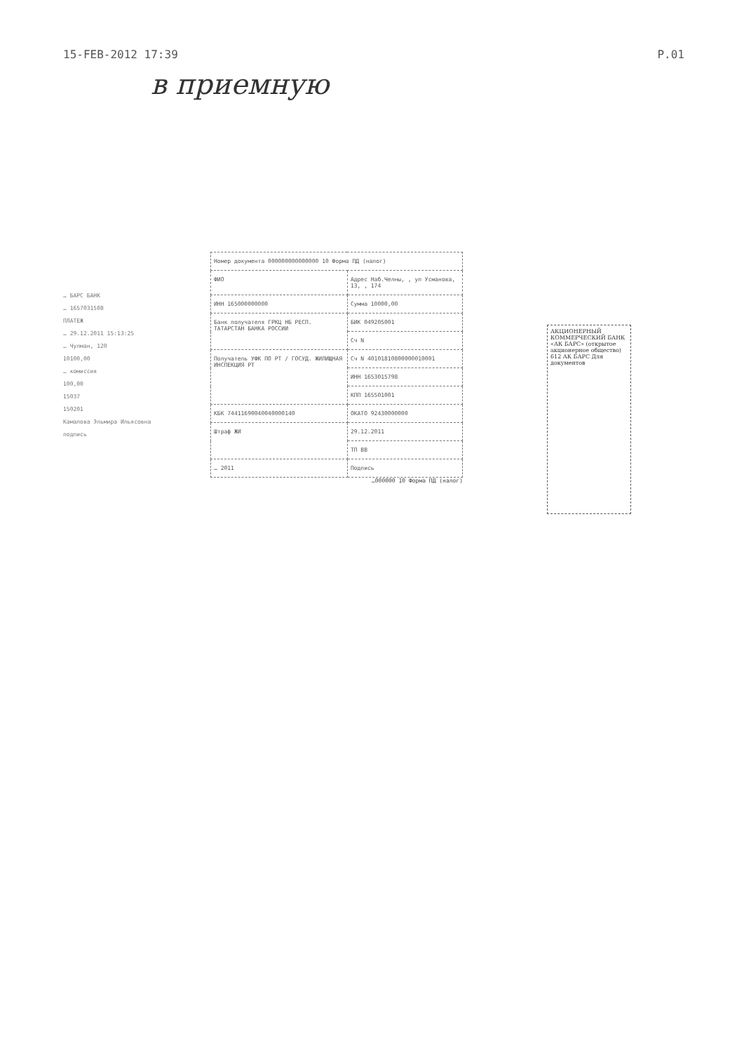15-FEB-2012 17:39 P.01
в приемную
… БАРС БАНК
… 1657031508
ПЛАТЕЖ
… 29.12.2011 15:13:25
… Чулман, 120
10100,00
… комиссия
100,00
15037
150201
Камалова Эльмира Ильясовна
подпись
| Номер документа 000000000000000 10 Форма ПД (налог) | |
| ФИО | Адрес Наб.Челны, , ул Усманова, 13, , 174 |
| ИНН 165000000000 | Сумма 10000,00 |
| Банк получателя ГРКЦ НБ РЕСП. ТАТАРСТАН БАНКА РОССИИ | БИК 049205001 |
| | Сч N |
| Получатель УФК ПО РТ / ГОСУД. ЖИЛИЩНАЯ ИНСПЕКЦИЯ РТ | Сч N 40101810800000010001 |
| | ИНН 1653015798 |
| | КПП 165501001 |
| КБК 74411690040040000140 | ОКАТО 92430000000 |
| Штраф ЖИ | 29.12.2011 |
| | ТП ВВ |
| … 2011 | Подпись |
…000000 10 Форма ПД (налог)
АКЦИОНЕРНЫЙ КОММЕРЧЕСКИЙ БАНК «АК БАРС» (открытое акционерное общество) 612 АК БАРС Для документов